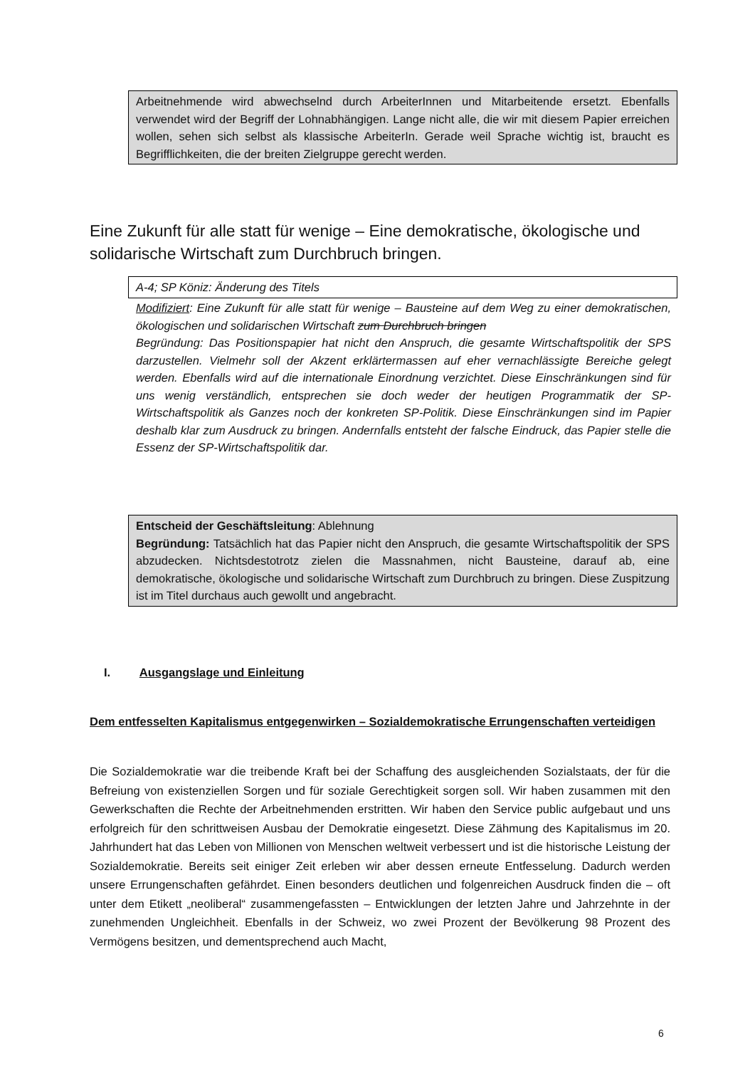Arbeitnehmende wird abwechselnd durch ArbeiterInnen und Mitarbeitende ersetzt. Ebenfalls verwendet wird der Begriff der Lohnabhängigen. Lange nicht alle, die wir mit diesem Papier erreichen wollen, sehen sich selbst als klassische ArbeiterIn. Gerade weil Sprache wichtig ist, braucht es Begrifflichkeiten, die der breiten Zielgruppe gerecht werden.
Eine Zukunft für alle statt für wenige – Eine demokratische, ökologische und solidarische Wirtschaft zum Durchbruch bringen.
A-4; SP Köniz: Änderung des Titels
Modifiziert: Eine Zukunft für alle statt für wenige – Bausteine auf dem Weg zu einer demokratischen, ökologischen und solidarischen Wirtschaft zum Durchbruch bringen
Begründung: Das Positionspapier hat nicht den Anspruch, die gesamte Wirtschaftspolitik der SPS darzustellen. Vielmehr soll der Akzent erklärtermassen auf eher vernachlässigte Bereiche gelegt werden. Ebenfalls wird auf die internationale Einordnung verzichtet. Diese Einschränkungen sind für uns wenig verständlich, entsprechen sie doch weder der heutigen Programmatik der SP-Wirtschaftspolitik als Ganzes noch der konkreten SP-Politik. Diese Einschränkungen sind im Papier deshalb klar zum Ausdruck zu bringen. Andernfalls entsteht der falsche Eindruck, das Papier stelle die Essenz der SP-Wirtschaftspolitik dar.
Entscheid der Geschäftsleitung: Ablehnung
Begründung: Tatsächlich hat das Papier nicht den Anspruch, die gesamte Wirtschaftspolitik der SPS abzudecken. Nichtsdestotrotz zielen die Massnahmen, nicht Bausteine, darauf ab, eine demokratische, ökologische und solidarische Wirtschaft zum Durchbruch zu bringen. Diese Zuspitzung ist im Titel durchaus auch gewollt und angebracht.
I. Ausgangslage und Einleitung
Dem entfesselten Kapitalismus entgegenwirken – Sozialdemokratische Errungenschaften verteidigen
Die Sozialdemokratie war die treibende Kraft bei der Schaffung des ausgleichenden Sozialstaats, der für die Befreiung von existenziellen Sorgen und für soziale Gerechtigkeit sorgen soll. Wir haben zusammen mit den Gewerkschaften die Rechte der Arbeitnehmenden erstritten. Wir haben den Service public aufgebaut und uns erfolgreich für den schrittweisen Ausbau der Demokratie eingesetzt. Diese Zähmung des Kapitalismus im 20. Jahrhundert hat das Leben von Millionen von Menschen weltweit verbessert und ist die historische Leistung der Sozialdemokratie. Bereits seit einiger Zeit erleben wir aber dessen erneute Entfesselung. Dadurch werden unsere Errungenschaften gefährdet. Einen besonders deutlichen und folgenreichen Ausdruck finden die – oft unter dem Etikett „neoliberal“ zusammengefassten – Entwicklungen der letzten Jahre und Jahrzehnte in der zunehmenden Ungleichheit. Ebenfalls in der Schweiz, wo zwei Prozent der Bevölkerung 98 Prozent des Vermögens besitzen, und dementsprechend auch Macht,
6